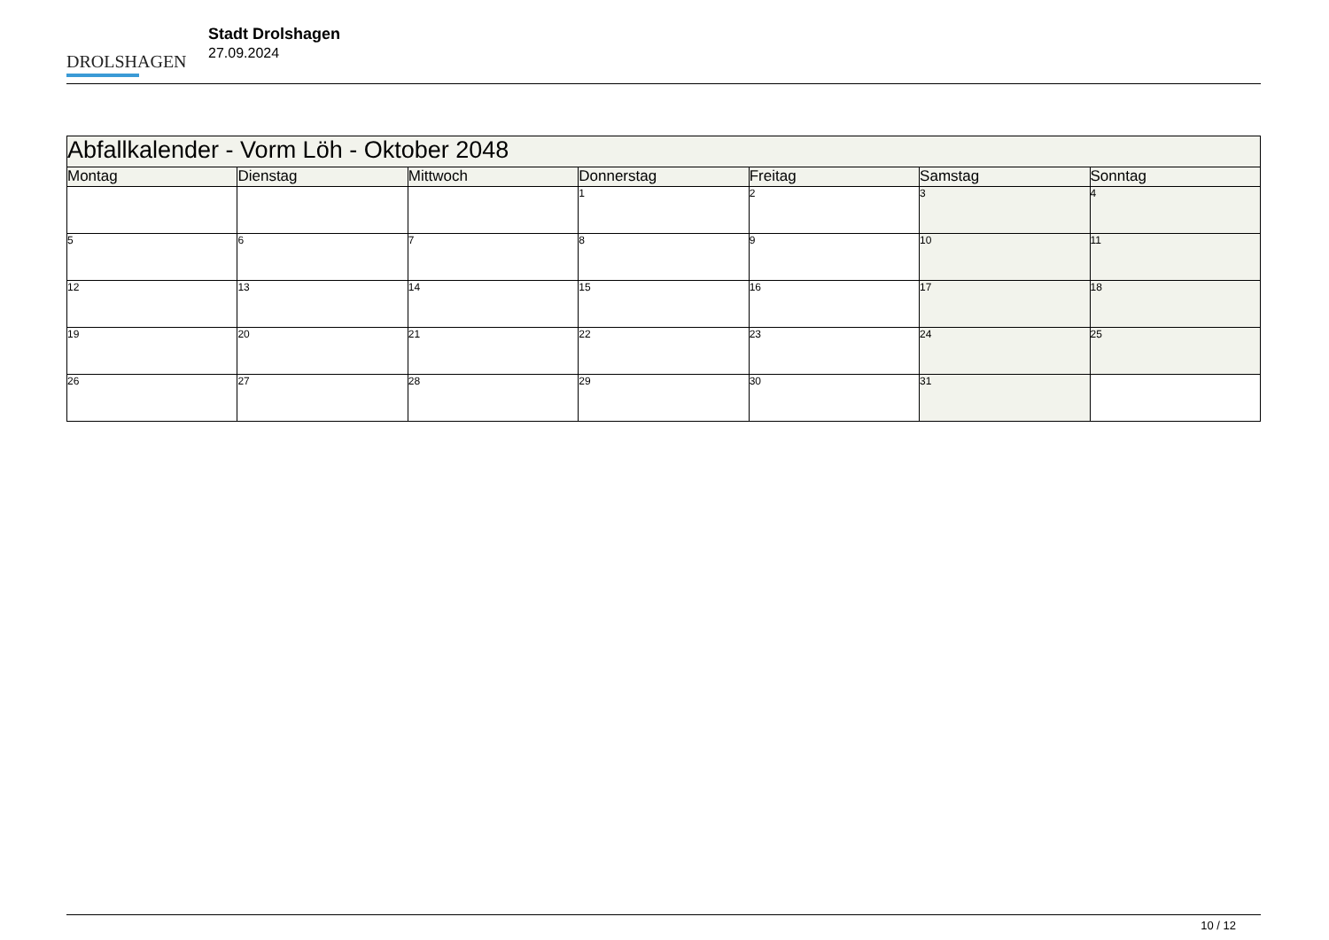DROLSHAGEN
Stadt Drolshagen
27.09.2024
| Abfallkalender - Vorm Löh - Oktober 2048 | | | | | | |
| --- | --- | --- | --- | --- | --- | --- |
| Montag | Dienstag | Mittwoch | Donnerstag | Freitag | Samstag | Sonntag |
| | | | 1 | 2 | 3 | 4 |
| 5 | 6 | 7 | 8 | 9 | 10 | 11 |
| 12 | 13 | 14 | 15 | 16 | 17 | 18 |
| 19 | 20 | 21 | 22 | 23 | 24 | 25 |
| 26 | 27 | 28 | 29 | 30 | 31 | |
10 / 12